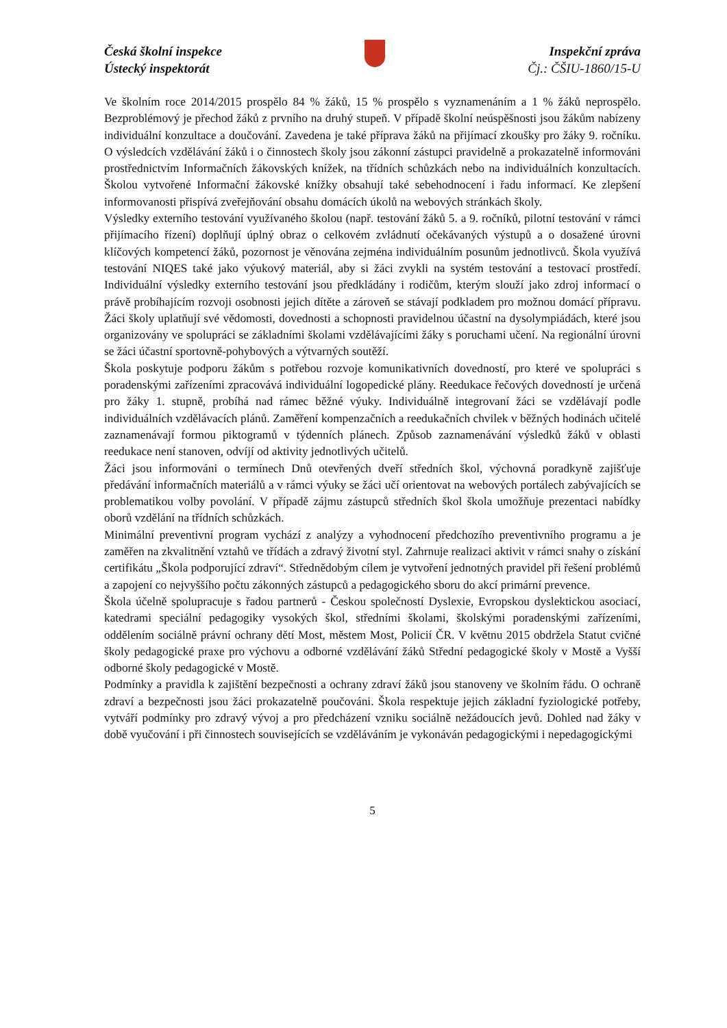Česká školní inspekce
Ústecký inspektorát
Inspekční zpráva
Čj.: ČŠIU-1860/15-U
Ve školním roce 2014/2015 prospělo 84 % žáků, 15 % prospělo s vyznamenáním a 1 % žáků neprospělo. Bezproblémový je přechod žáků z prvního na druhý stupeň. V případě školní neúspěšnosti jsou žákům nabízeny individuální konzultace a doučování. Zavedena je také příprava žáků na přijímací zkoušky pro žáky 9. ročníku. O výsledcích vzdělávání žáků i o činnostech školy jsou zákonní zástupci pravidelně a prokazatelně informováni prostřednictvím Informačních žákovských knížek, na třídních schůzkách nebo na individuálních konzultacích. Školou vytvořené Informační žákovské knížky obsahují také sebehodnocení i řadu informací. Ke zlepšení informovanosti přispívá zveřejňování obsahu domácích úkolů na webových stránkách školy.
Výsledky externího testování využívaného školou (např. testování žáků 5. a 9. ročníků, pilotní testování v rámci přijímacího řízení) doplňují úplný obraz o celkovém zvládnutí očekávaných výstupů a o dosažené úrovni klíčových kompetencí žáků, pozornost je věnována zejména individuálním posunům jednotlivců. Škola využívá testování NIQES také jako výukový materiál, aby si žáci zvykli na systém testování a testovací prostředí. Individuální výsledky externího testování jsou předkládány i rodičům, kterým slouží jako zdroj informací o právě probíhajícím rozvoji osobnosti jejich dítěte a zároveň se stávají podkladem pro možnou domácí přípravu. Žáci školy uplatňují své vědomosti, dovednosti a schopnosti pravidelnou účastní na dysolympiádách, které jsou organizovány ve spolupráci se základními školami vzdělávajícími žáky s poruchami učení. Na regionální úrovni se žáci účastní sportovně-pohybových a výtvarných soutěží.
Škola poskytuje podporu žákům s potřebou rozvoje komunikativních dovedností, pro které ve spolupráci s poradenskými zařízeními zpracovává individuální logopedické plány. Reedukace řečových dovedností je určená pro žáky 1. stupně, probíhá nad rámec běžné výuky. Individuálně integrovaní žáci se vzdělávají podle individuálních vzdělávacích plánů. Zaměření kompenzačních a reedukačních chvilek v běžných hodinách učitelé zaznamenávají formou piktogramů v týdenních plánech. Způsob zaznamenávání výsledků žáků v oblasti reedukace není stanoven, odvíjí od aktivity jednotlivých učitelů.
Žáci jsou informováni o termínech Dnů otevřených dveří středních škol, výchovná poradkyně zajišťuje předávání informačních materiálů a v rámci výuky se žáci učí orientovat na webových portálech zabývajících se problematikou volby povolání. V případě zájmu zástupců středních škol škola umožňuje prezentaci nabídky oborů vzdělání na třídních schůzkách.
Minimální preventivní program vychází z analýzy a vyhodnocení předchozího preventivního programu a je zaměřen na zkvalitnění vztahů ve třídách a zdravý životní styl. Zahrnuje realizaci aktivit v rámci snahy o získání certifikátu „Škola podporující zdraví“. Střednědobým cílem je vytvoření jednotných pravidel při řešení problémů a zapojení co nejvyššího počtu zákonných zástupců a pedagogického sboru do akcí primární prevence.
Škola účelně spolupracuje s řadou partnerů - Českou společností Dyslexie, Evropskou dyslektickou asociací, katedrami speciální pedagogiky vysokých škol, středními školami, školskými poradenskými zařízeními, oddělením sociálně právní ochrany dětí Most, městem Most, Policií ČR. V květnu 2015 obdržela Statut cvičné školy pedagogické praxe pro výchovu a odborné vzdělávání žáků Střední pedagogické školy v Mostě a Vyšší odborné školy pedagogické v Mostě.
Podmínky a pravidla k zajištění bezpečnosti a ochrany zdraví žáků jsou stanoveny ve školním řádu. O ochraně zdraví a bezpečnosti jsou žáci prokazatelně poučováni. Škola respektuje jejich základní fyziologické potřeby, vytváří podmínky pro zdravý vývoj a pro předcházení vzniku sociálně nežádoucích jevů. Dohled nad žáky v době vyučování i při činnostech souvisejících se vzděláváním je vykonáván pedagogickými i nepedagogickými
5